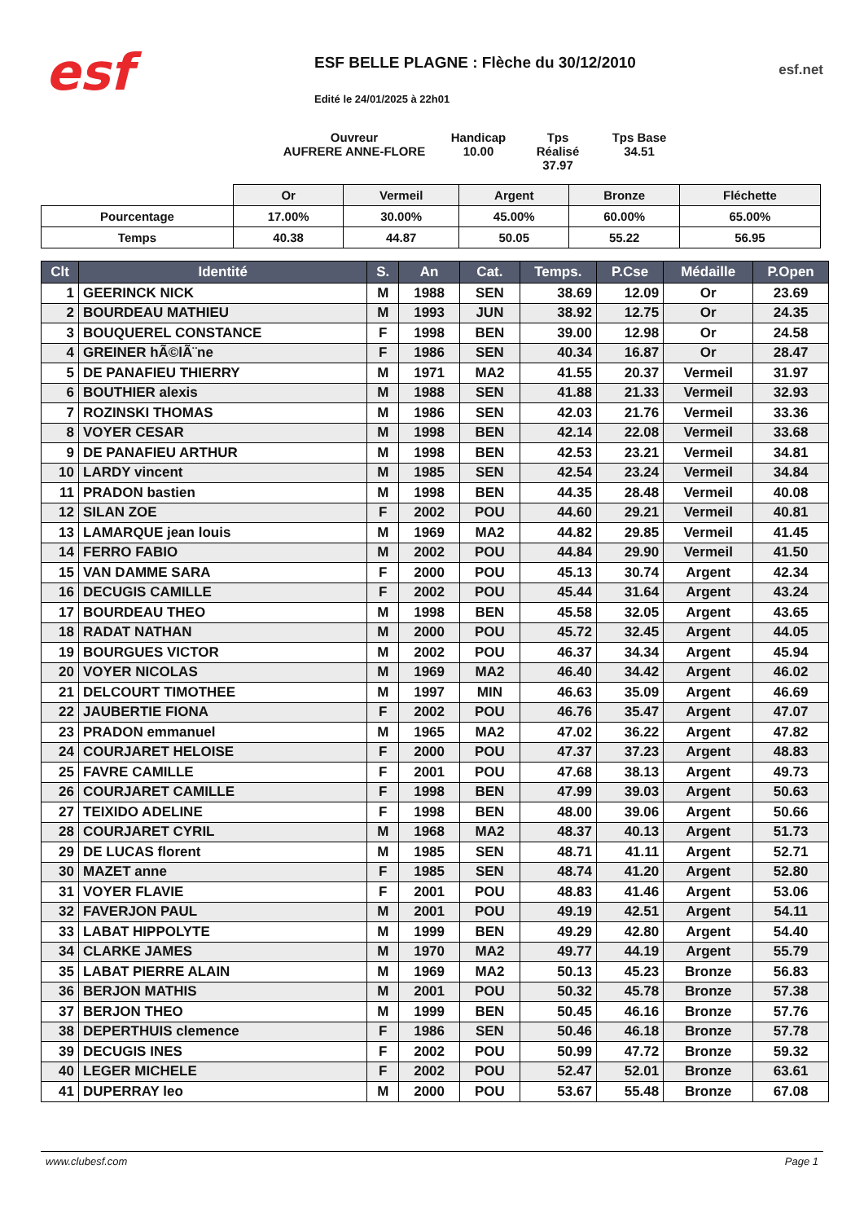esf
ESF BELLE PLAGNE : Flèche du 30/12/2010
Edité le 24/01/2025 à 22h01
esf.net
Ouvreur
AUFRERE ANNE-FLORE
Handicap
10.00
Tps Réalisé
37.97
Tps Base
34.51
| | Or | Vermeil | Argent | Bronze | Fléchette |
| --- | --- | --- | --- | --- | --- |
| Pourcentage | 17.00% | 30.00% | 45.00% | 60.00% | 65.00% |
| Temps | 40.38 | 44.87 | 50.05 | 55.22 | 56.95 |
| Clt | Identité | S. | An | Cat. | Temps. | P.Cse | Médaille | P.Open |
| --- | --- | --- | --- | --- | --- | --- | --- | --- |
| 1 | GEERINCK NICK | M | 1988 | SEN | 38.69 | 12.09 | Or | 23.69 |
| 2 | BOURDEAU MATHIEU | M | 1993 | JUN | 38.92 | 12.75 | Or | 24.35 |
| 3 | BOUQUEREL CONSTANCE | F | 1998 | BEN | 39.00 | 12.98 | Or | 24.58 |
| 4 | GREINER hÃ©lÃ¨ne | F | 1986 | SEN | 40.34 | 16.87 | Or | 28.47 |
| 5 | DE PANAFIEU THIERRY | M | 1971 | MA2 | 41.55 | 20.37 | Vermeil | 31.97 |
| 6 | BOUTHIER alexis | M | 1988 | SEN | 41.88 | 21.33 | Vermeil | 32.93 |
| 7 | ROZINSKI THOMAS | M | 1986 | SEN | 42.03 | 21.76 | Vermeil | 33.36 |
| 8 | VOYER CESAR | M | 1998 | BEN | 42.14 | 22.08 | Vermeil | 33.68 |
| 9 | DE PANAFIEU ARTHUR | M | 1998 | BEN | 42.53 | 23.21 | Vermeil | 34.81 |
| 10 | LARDY vincent | M | 1985 | SEN | 42.54 | 23.24 | Vermeil | 34.84 |
| 11 | PRADON bastien | M | 1998 | BEN | 44.35 | 28.48 | Vermeil | 40.08 |
| 12 | SILAN ZOE | F | 2002 | POU | 44.60 | 29.21 | Vermeil | 40.81 |
| 13 | LAMARQUE jean louis | M | 1969 | MA2 | 44.82 | 29.85 | Vermeil | 41.45 |
| 14 | FERRO FABIO | M | 2002 | POU | 44.84 | 29.90 | Vermeil | 41.50 |
| 15 | VAN DAMME SARA | F | 2000 | POU | 45.13 | 30.74 | Argent | 42.34 |
| 16 | DECUGIS CAMILLE | F | 2002 | POU | 45.44 | 31.64 | Argent | 43.24 |
| 17 | BOURDEAU THEO | M | 1998 | BEN | 45.58 | 32.05 | Argent | 43.65 |
| 18 | RADAT NATHAN | M | 2000 | POU | 45.72 | 32.45 | Argent | 44.05 |
| 19 | BOURGUES VICTOR | M | 2002 | POU | 46.37 | 34.34 | Argent | 45.94 |
| 20 | VOYER NICOLAS | M | 1969 | MA2 | 46.40 | 34.42 | Argent | 46.02 |
| 21 | DELCOURT TIMOTHEE | M | 1997 | MIN | 46.63 | 35.09 | Argent | 46.69 |
| 22 | JAUBERTIE FIONA | F | 2002 | POU | 46.76 | 35.47 | Argent | 47.07 |
| 23 | PRADON emmanuel | M | 1965 | MA2 | 47.02 | 36.22 | Argent | 47.82 |
| 24 | COURJARET HELOISE | F | 2000 | POU | 47.37 | 37.23 | Argent | 48.83 |
| 25 | FAVRE CAMILLE | F | 2001 | POU | 47.68 | 38.13 | Argent | 49.73 |
| 26 | COURJARET CAMILLE | F | 1998 | BEN | 47.99 | 39.03 | Argent | 50.63 |
| 27 | TEIXIDO ADELINE | F | 1998 | BEN | 48.00 | 39.06 | Argent | 50.66 |
| 28 | COURJARET CYRIL | M | 1968 | MA2 | 48.37 | 40.13 | Argent | 51.73 |
| 29 | DE LUCAS florent | M | 1985 | SEN | 48.71 | 41.11 | Argent | 52.71 |
| 30 | MAZET anne | F | 1985 | SEN | 48.74 | 41.20 | Argent | 52.80 |
| 31 | VOYER FLAVIE | F | 2001 | POU | 48.83 | 41.46 | Argent | 53.06 |
| 32 | FAVERJON PAUL | M | 2001 | POU | 49.19 | 42.51 | Argent | 54.11 |
| 33 | LABAT HIPPOLYTE | M | 1999 | BEN | 49.29 | 42.80 | Argent | 54.40 |
| 34 | CLARKE JAMES | M | 1970 | MA2 | 49.77 | 44.19 | Argent | 55.79 |
| 35 | LABAT PIERRE ALAIN | M | 1969 | MA2 | 50.13 | 45.23 | Bronze | 56.83 |
| 36 | BERJON MATHIS | M | 2001 | POU | 50.32 | 45.78 | Bronze | 57.38 |
| 37 | BERJON THEO | M | 1999 | BEN | 50.45 | 46.16 | Bronze | 57.76 |
| 38 | DEPERTHUIS clemence | F | 1986 | SEN | 50.46 | 46.18 | Bronze | 57.78 |
| 39 | DECUGIS INES | F | 2002 | POU | 50.99 | 47.72 | Bronze | 59.32 |
| 40 | LEGER MICHELE | F | 2002 | POU | 52.47 | 52.01 | Bronze | 63.61 |
| 41 | DUPERRAY leo | M | 2000 | POU | 53.67 | 55.48 | Bronze | 67.08 |
www.clubesf.com Page 1